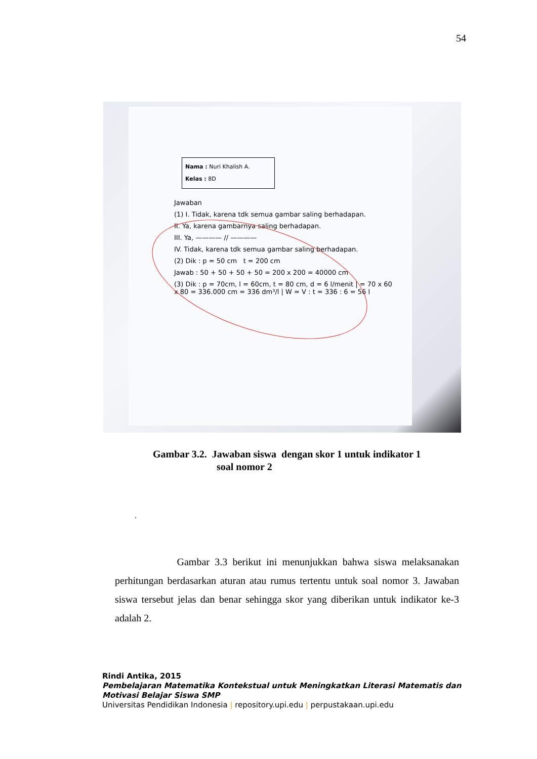54
Nama : Nuri Khalish A.
Kelas : 8D
Jawaban
(1) I. Tidak, karena tdk semua gambar saling berhadapan.
II. Ya, karena gambarnya saling berhadapan.
III. Ya, ———— // ————
IV. Tidak, karena tdk semua gambar saling berhadapan.
(2) Dik : p = 50 cm t = 200 cm
Jawab : 50 + 50 + 50 + 50 = 200 x 200 = 40000 cm
(3) Dik : p = 70cm, l = 60cm, t = 80 cm, d = 6 l/menit | = 70 x 60 x 80 = 336.000 cm = 336 dm³/l | W = V : t = 336 : 6 = 56 l
Gambar 3.2. Jawaban siswa dengan skor 1 untuk indikator 1
soal nomor 2
.
Gambar 3.3 berikut ini menunjukkan bahwa siswa melaksanakan perhitungan berdasarkan aturan atau rumus tertentu untuk soal nomor 3. Jawaban siswa tersebut jelas dan benar sehingga skor yang diberikan untuk indikator ke-3 adalah 2.
Rindi Antika, 2015
Pembelajaran Matematika Kontekstual untuk Meningkatkan Literasi Matematis dan
Motivasi Belajar Siswa SMP
Universitas Pendidikan Indonesia | repository.upi.edu | perpustakaan.upi.edu